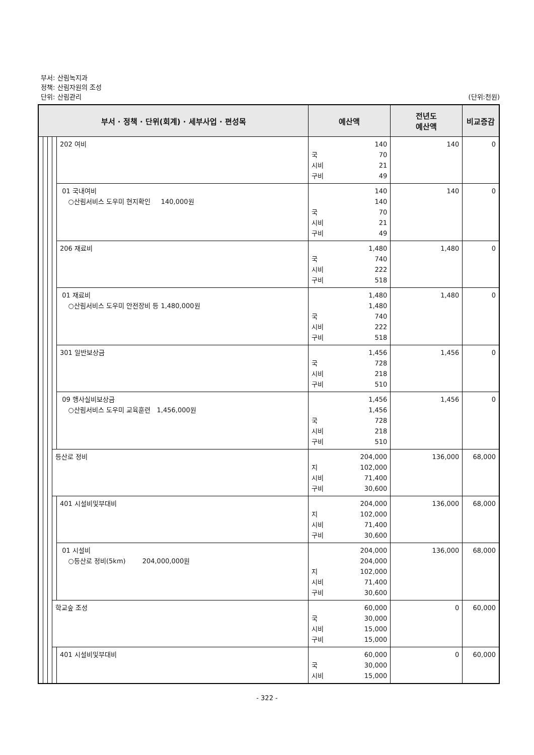부서: 산림녹지과
정책: 산림자원의 조성
단위: 산림관리 (단위:천원)
| 부서 · 정책 · 단위(회계) · 세부사업 · 편성목 | | | | | 예산액 | 전년도 예산액 | 비교증감 |
| --- | --- | --- | --- | --- | --- | --- | --- |
| | | | | 202 여비 | 140 국 70 시비 21 구비 49 | 140 | 0 |
| | | | | 01 국내여비 ○산림서비스 도우미 현지확인 140,000원 | 140 140 국 70 시비 21 구비 49 | 140 | 0 |
| | | | | 206 재료비 | 1,480 국 740 시비 222 구비 518 | 1,480 | 0 |
| | | | | 01 재료비 ○산림서비스 도우미 안전장비 등 1,480,000원 | 1,480 1,480 국 740 시비 222 구비 518 | 1,480 | 0 |
| | | | | 301 일반보상금 | 1,456 국 728 시비 218 구비 510 | 1,456 | 0 |
| | | | | 09 행사실비보상금 ○산림서비스 도우미 교육훈련 1,456,000원 | 1,456 1,456 국 728 시비 218 구비 510 | 1,456 | 0 |
| | | | 등산로 정비 | | 204,000 지 102,000 시비 71,400 구비 30,600 | 136,000 | 68,000 |
| | | | | 401 시설비및부대비 | 204,000 지 102,000 시비 71,400 구비 30,600 | 136,000 | 68,000 |
| | | | | 01 시설비 ○등산로 정비(5km) 204,000,000원 | 204,000 204,000 지 102,000 시비 71,400 구비 30,600 | 136,000 | 68,000 |
| | | | 학교숲 조성 | | 60,000 국 30,000 시비 15,000 구비 15,000 | 0 | 60,000 |
| | | | | 401 시설비및부대비 | 60,000 국 30,000 시비 15,000 | 0 | 60,000 |
- 322 -